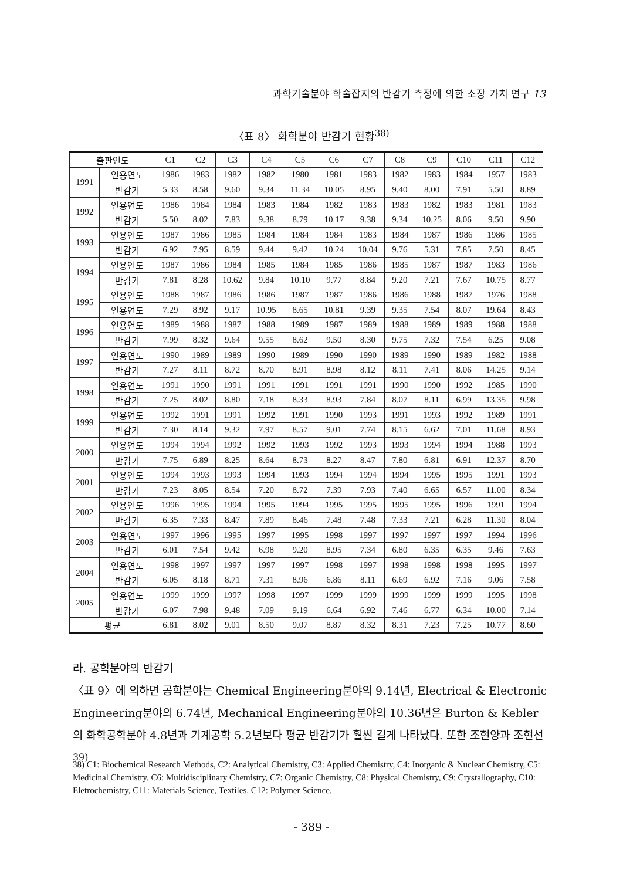과학기술분야 학술잡지의 반감기 측정에 의한 소장 가치 연구 13
〈표 8〉 화학분야 반감기 현황<sup>38)</sup>
| 출판연도 | | C1 | C2 | C3 | C4 | C5 | C6 | C7 | C8 | C9 | C10 | C11 | C12 |
| --- | --- | --- | --- | --- | --- | --- | --- | --- | --- | --- | --- | --- | --- |
| 1991 | 인용연도 | 1986 | 1983 | 1982 | 1982 | 1980 | 1981 | 1983 | 1982 | 1983 | 1984 | 1957 | 1983 |
| | 반감기 | 5.33 | 8.58 | 9.60 | 9.34 | 11.34 | 10.05 | 8.95 | 9.40 | 8.00 | 7.91 | 5.50 | 8.89 |
| 1992 | 인용연도 | 1986 | 1984 | 1984 | 1983 | 1984 | 1982 | 1983 | 1983 | 1982 | 1983 | 1981 | 1983 |
| | 반감기 | 5.50 | 8.02 | 7.83 | 9.38 | 8.79 | 10.17 | 9.38 | 9.34 | 10.25 | 8.06 | 9.50 | 9.90 |
| 1993 | 인용연도 | 1987 | 1986 | 1985 | 1984 | 1984 | 1984 | 1983 | 1984 | 1987 | 1986 | 1986 | 1985 |
| | 반감기 | 6.92 | 7.95 | 8.59 | 9.44 | 9.42 | 10.24 | 10.04 | 9.76 | 5.31 | 7.85 | 7.50 | 8.45 |
| 1994 | 인용연도 | 1987 | 1986 | 1984 | 1985 | 1984 | 1985 | 1986 | 1985 | 1987 | 1987 | 1983 | 1986 |
| | 반감기 | 7.81 | 8.28 | 10.62 | 9.84 | 10.10 | 9.77 | 8.84 | 9.20 | 7.21 | 7.67 | 10.75 | 8.77 |
| 1995 | 인용연도 | 1988 | 1987 | 1986 | 1986 | 1987 | 1987 | 1986 | 1986 | 1988 | 1987 | 1976 | 1988 |
| | 인용연도 | 7.29 | 8.92 | 9.17 | 10.95 | 8.65 | 10.81 | 9.39 | 9.35 | 7.54 | 8.07 | 19.64 | 8.43 |
| 1996 | 인용연도 | 1989 | 1988 | 1987 | 1988 | 1989 | 1987 | 1989 | 1988 | 1989 | 1989 | 1988 | 1988 |
| | 반감기 | 7.99 | 8.32 | 9.64 | 9.55 | 8.62 | 9.50 | 8.30 | 9.75 | 7.32 | 7.54 | 6.25 | 9.08 |
| 1997 | 인용연도 | 1990 | 1989 | 1989 | 1990 | 1989 | 1990 | 1990 | 1989 | 1990 | 1989 | 1982 | 1988 |
| | 반감기 | 7.27 | 8.11 | 8.72 | 8.70 | 8.91 | 8.98 | 8.12 | 8.11 | 7.41 | 8.06 | 14.25 | 9.14 |
| 1998 | 인용연도 | 1991 | 1990 | 1991 | 1991 | 1991 | 1991 | 1991 | 1990 | 1990 | 1992 | 1985 | 1990 |
| | 반감기 | 7.25 | 8.02 | 8.80 | 7.18 | 8.33 | 8.93 | 7.84 | 8.07 | 8.11 | 6.99 | 13.35 | 9.98 |
| 1999 | 인용연도 | 1992 | 1991 | 1991 | 1992 | 1991 | 1990 | 1993 | 1991 | 1993 | 1992 | 1989 | 1991 |
| | 반감기 | 7.30 | 8.14 | 9.32 | 7.97 | 8.57 | 9.01 | 7.74 | 8.15 | 6.62 | 7.01 | 11.68 | 8.93 |
| 2000 | 인용연도 | 1994 | 1994 | 1992 | 1992 | 1993 | 1992 | 1993 | 1993 | 1994 | 1994 | 1988 | 1993 |
| | 반감기 | 7.75 | 6.89 | 8.25 | 8.64 | 8.73 | 8.27 | 8.47 | 7.80 | 6.81 | 6.91 | 12.37 | 8.70 |
| 2001 | 인용연도 | 1994 | 1993 | 1993 | 1994 | 1993 | 1994 | 1994 | 1994 | 1995 | 1995 | 1991 | 1993 |
| | 반감기 | 7.23 | 8.05 | 8.54 | 7.20 | 8.72 | 7.39 | 7.93 | 7.40 | 6.65 | 6.57 | 11.00 | 8.34 |
| 2002 | 인용연도 | 1996 | 1995 | 1994 | 1995 | 1994 | 1995 | 1995 | 1995 | 1995 | 1996 | 1991 | 1994 |
| | 반감기 | 6.35 | 7.33 | 8.47 | 7.89 | 8.46 | 7.48 | 7.48 | 7.33 | 7.21 | 6.28 | 11.30 | 8.04 |
| 2003 | 인용연도 | 1997 | 1996 | 1995 | 1997 | 1995 | 1998 | 1997 | 1997 | 1997 | 1997 | 1994 | 1996 |
| | 반감기 | 6.01 | 7.54 | 9.42 | 6.98 | 9.20 | 8.95 | 7.34 | 6.80 | 6.35 | 6.35 | 9.46 | 7.63 |
| 2004 | 인용연도 | 1998 | 1997 | 1997 | 1997 | 1997 | 1998 | 1997 | 1998 | 1998 | 1998 | 1995 | 1997 |
| | 반감기 | 6.05 | 8.18 | 8.71 | 7.31 | 8.96 | 6.86 | 8.11 | 6.69 | 6.92 | 7.16 | 9.06 | 7.58 |
| 2005 | 인용연도 | 1999 | 1999 | 1997 | 1998 | 1997 | 1999 | 1999 | 1999 | 1999 | 1999 | 1995 | 1998 |
| | 반감기 | 6.07 | 7.98 | 9.48 | 7.09 | 9.19 | 6.64 | 6.92 | 7.46 | 6.77 | 6.34 | 10.00 | 7.14 |
| 평균 | | 6.81 | 8.02 | 9.01 | 8.50 | 9.07 | 8.87 | 8.32 | 8.31 | 7.23 | 7.25 | 10.77 | 8.60 |
라. 공학분야의 반감기
〈표 9〉에 의하면 공학분야는 Chemical Engineering분야의 9.14년, Electrical & Electronic Engineering분야의 6.74년, Mechanical Engineering분야의 10.36년은 Burton & Kebler의 화학공학분야 4.8년과 기계공학 5.2년보다 평균 반감기가 훨씬 길게 나타났다. 또한 조현양과 조현선<sup>39)</sup>
38) C1: Biochemical Research Methods, C2: Analytical Chemistry, C3: Applied Chemistry, C4: Inorganic & Nuclear Chemistry, C5: Medicinal Chemistry, C6: Multidisciplinary Chemistry, C7: Organic Chemistry, C8: Physical Chemistry, C9: Crystallography, C10: Eletrochemistry, C11: Materials Science, Textiles, C12: Polymer Science.
- 389 -